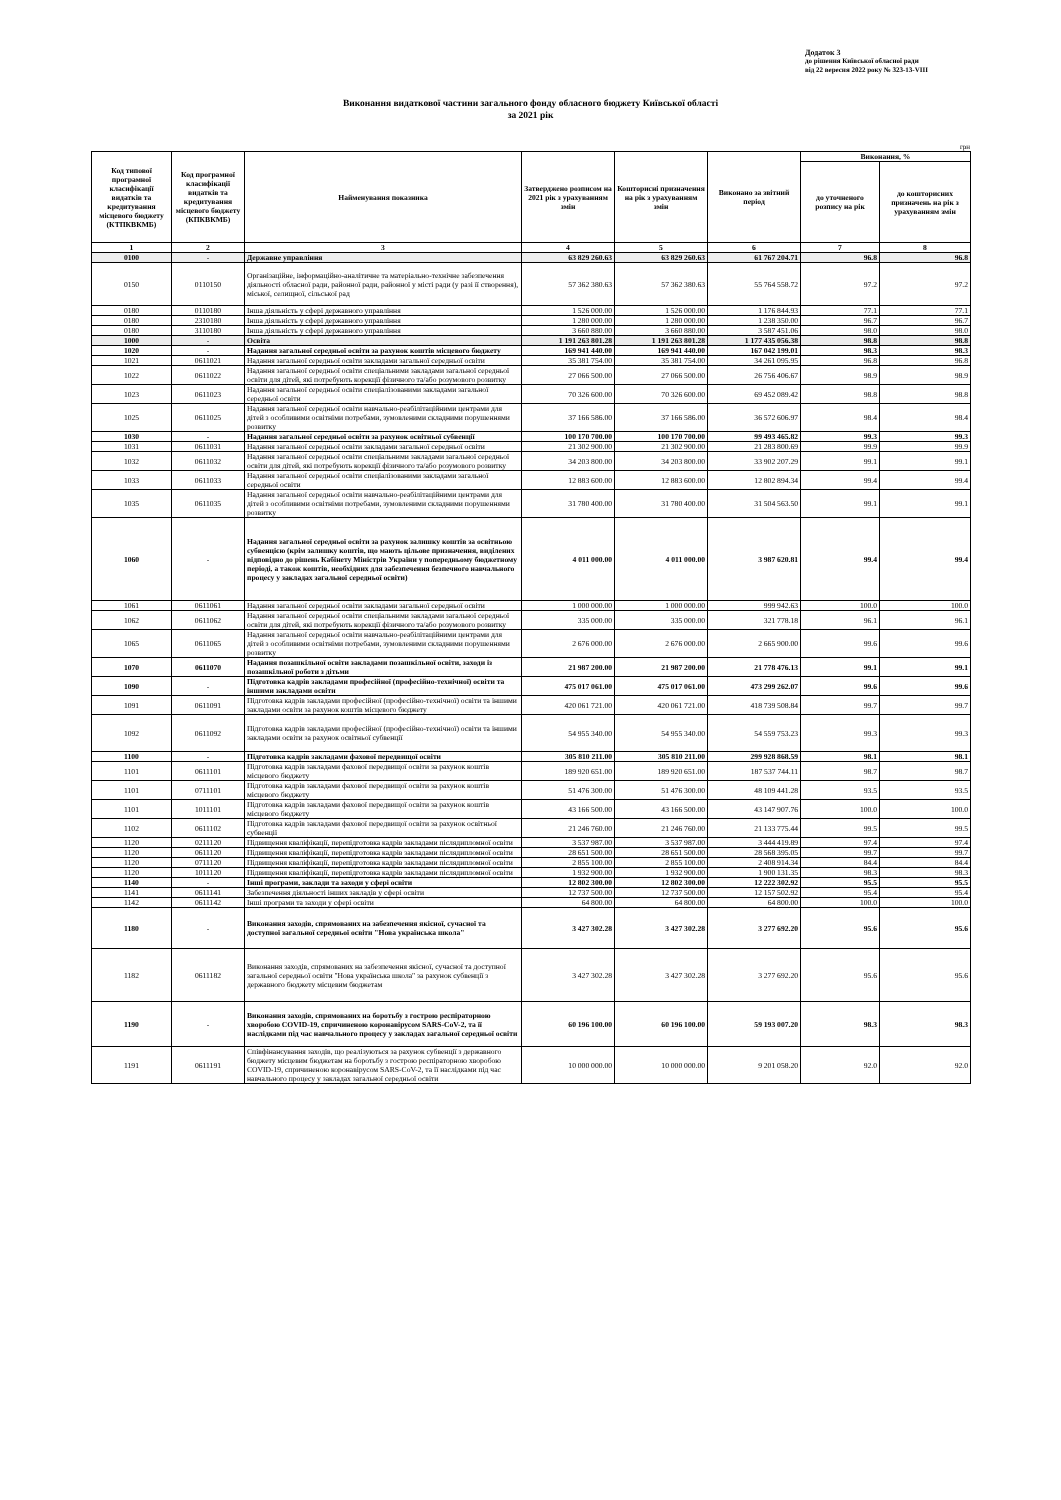Додаток 3
до рішення Київської обласної ради
від 22 вересня 2022 року № 323-13-VIII
Виконання видаткової частини загального фонду обласного бюджету Київської області
за 2021 рік
грн
| Код типової програмної класифікації видатків та кредитування місцевого бюджету (КТПКВКМБ) | Код програмної класифікації видатків та кредитування місцевого бюджету (КПКВКМБ) | Найменування показника | Затверджено розписом на 2021 рік з урахуванням змін | Кошторисні призначення на рік з урахуванням змін | Виконано за звітний період | Виконання, % | |
| --- | --- | --- | --- | --- | --- | --- | --- |
| | | | | | | до уточненого розпису на рік | до кошторисних призначень на рік з урахуванням змін |
| 1 | 2 | 3 | 4 | 5 | 6 | 7 | 8 |
| 0100 | - | Державне управління | 63 829 260.63 | 63 829 260.63 | 61 767 204.71 | 96.8 | 96.8 |
| 0150 | 0110150 | Організаційне, інформаційно-аналітичне та матеріально-технічне забезпечення діяльності обласної ради, районної ради, районної у місті ради (у разі її створення), міської, селищної, сільської рад | 57 362 380.63 | 57 362 380.63 | 55 764 558.72 | 97.2 | 97.2 |
| 0180 | 0110180 | Інша діяльність у сфері державного управління | 1 526 000.00 | 1 526 000.00 | 1 176 844.93 | 77.1 | 77.1 |
| 0180 | 2310180 | Інша діяльність у сфері державного управління | 1 280 000.00 | 1 280 000.00 | 1 238 350.00 | 96.7 | 96.7 |
| 0180 | 3110180 | Інша діяльність у сфері державного управління | 3 660 880.00 | 3 660 880.00 | 3 587 451.06 | 98.0 | 98.0 |
| 1000 | - | Освіта | 1 191 263 801.28 | 1 191 263 801.28 | 1 177 435 056.38 | 98.8 | 98.8 |
| 1020 | - | Надання загальної середньої освіти за рахунок коштів місцевого бюджету | 169 941 440.00 | 169 941 440.00 | 167 042 199.01 | 98.3 | 98.3 |
| 1021 | 0611021 | Надання загальної середньої освіти закладами загальної середньої освіти | 35 381 754.00 | 35 381 754.00 | 34 261 095.95 | 96.8 | 96.8 |
| 1022 | 0611022 | Надання загальної середньої освіти спеціальними закладами загальної середньої освіти для дітей, які потребують корекції фізичного та/або розумового розвитку | 27 066 500.00 | 27 066 500.00 | 26 756 406.67 | 98.9 | 98.9 |
| 1023 | 0611023 | Надання загальної середньої освіти спеціалізованими закладами загальної середньої освіти | 70 326 600.00 | 70 326 600.00 | 69 452 089.42 | 98.8 | 98.8 |
| 1025 | 0611025 | Надання загальної середньої освіти навчально-реабілітаційними центрами для дітей з особливими освітніми потребами, зумовленими складними порушеннями розвитку | 37 166 586.00 | 37 166 586.00 | 36 572 606.97 | 98.4 | 98.4 |
| 1030 | - | Надання загальної середньої освіти за рахунок освітньої субвенції | 100 170 700.00 | 100 170 700.00 | 99 493 465.82 | 99.3 | 99.3 |
| 1031 | 0611031 | Надання загальної середньої освіти закладами загальної середньої освіти | 21 302 900.00 | 21 302 900.00 | 21 283 800.69 | 99.9 | 99.9 |
| 1032 | 0611032 | Надання загальної середньої освіти спеціальними закладами загальної середньої освіти для дітей, які потребують корекції фізичного та/або розумового розвитку | 34 203 800.00 | 34 203 800.00 | 33 902 207.29 | 99.1 | 99.1 |
| 1033 | 0611033 | Надання загальної середньої освіти спеціалізованими закладами загальної середньої освіти | 12 883 600.00 | 12 883 600.00 | 12 802 894.34 | 99.4 | 99.4 |
| 1035 | 0611035 | Надання загальної середньої освіти навчально-реабілітаційними центрами для дітей з особливими освітніми потребами, зумовленими складними порушеннями розвитку | 31 780 400.00 | 31 780 400.00 | 31 504 563.50 | 99.1 | 99.1 |
| 1060 | - | Надання загальної середньої освіти за рахунок залишку коштів за освітньою субвенцією (крім залишку коштів, що мають цільове призначення, виділених відповідно до рішень Кабінету Міністрів України у попередньому бюджетному періоді, а також коштів, необхідних для забезпечення безпечного навчального процесу у закладах загальної середньої освіти) | 4 011 000.00 | 4 011 000.00 | 3 987 620.81 | 99.4 | 99.4 |
| 1061 | 0611061 | Надання загальної середньої освіти закладами загальної середньої освіти | 1 000 000.00 | 1 000 000.00 | 999 942.63 | 100.0 | 100.0 |
| 1062 | 0611062 | Надання загальної середньої освіти спеціальними закладами загальної середньої освіти для дітей, які потребують корекції фізичного та/або розумового розвитку | 335 000.00 | 335 000.00 | 321 778.18 | 96.1 | 96.1 |
| 1065 | 0611065 | Надання загальної середньої освіти навчально-реабілітаційними центрами для дітей з особливими освітніми потребами, зумовленими складними порушеннями розвитку | 2 676 000.00 | 2 676 000.00 | 2 665 900.00 | 99.6 | 99.6 |
| 1070 | 0611070 | Надання позашкільної освіти закладами позашкільної освіти, заходи із позашкільної роботи з дітьми | 21 987 200.00 | 21 987 200.00 | 21 778 476.13 | 99.1 | 99.1 |
| 1090 | - | Підготовка кадрів закладами професійної (професійно-технічної) освіти та іншими закладами освіти | 475 017 061.00 | 475 017 061.00 | 473 299 262.07 | 99.6 | 99.6 |
| 1091 | 0611091 | Підготовка кадрів закладами професійної (професійно-технічної) освіти та іншими закладами освіти за рахунок коштів місцевого бюджету | 420 061 721.00 | 420 061 721.00 | 418 739 508.84 | 99.7 | 99.7 |
| 1092 | 0611092 | Підготовка кадрів закладами професійної (професійно-технічної) освіти та іншими закладами освіти за рахунок освітньої субвенції | 54 955 340.00 | 54 955 340.00 | 54 559 753.23 | 99.3 | 99.3 |
| 1100 | - | Підготовка кадрів закладами фахової передвищої освіти | 305 810 211.00 | 305 810 211.00 | 299 928 868.59 | 98.1 | 98.1 |
| 1101 | 0611101 | Підготовка кадрів закладами фахової передвищої освіти за рахунок коштів місцевого бюджету | 189 920 651.00 | 189 920 651.00 | 187 537 744.11 | 98.7 | 98.7 |
| 1101 | 0711101 | Підготовка кадрів закладами фахової передвищої освіти за рахунок коштів місцевого бюджету | 51 476 300.00 | 51 476 300.00 | 48 109 441.28 | 93.5 | 93.5 |
| 1101 | 1011101 | Підготовка кадрів закладами фахової передвищої освіти за рахунок коштів місцевого бюджету | 43 166 500.00 | 43 166 500.00 | 43 147 907.76 | 100.0 | 100.0 |
| 1102 | 0611102 | Підготовка кадрів закладами фахової передвищої освіти за рахунок освітньої субвенції | 21 246 760.00 | 21 246 760.00 | 21 133 775.44 | 99.5 | 99.5 |
| 1120 | 0211120 | Підвищення кваліфікації, перепідготовка кадрів закладами післядипломної освіти | 3 537 987.00 | 3 537 987.00 | 3 444 419.89 | 97.4 | 97.4 |
| 1120 | 0611120 | Підвищення кваліфікації, перепідготовка кадрів закладами післядипломної освіти | 28 651 500.00 | 28 651 500.00 | 28 568 395.05 | 99.7 | 99.7 |
| 1120 | 0711120 | Підвищення кваліфікації, перепідготовка кадрів закладами післядипломної освіти | 2 855 100.00 | 2 855 100.00 | 2 408 914.34 | 84.4 | 84.4 |
| 1120 | 1011120 | Підвищення кваліфікації, перепідготовка кадрів закладами післядипломної освіти | 1 932 900.00 | 1 932 900.00 | 1 900 131.35 | 98.3 | 98.3 |
| 1140 | - | Інші програми, заклади та заходи у сфері освіти | 12 802 300.00 | 12 802 300.00 | 12 222 302.92 | 95.5 | 95.5 |
| 1141 | 0611141 | Забезпечення діяльності інших закладів у сфері освіти | 12 737 500.00 | 12 737 500.00 | 12 157 502.92 | 95.4 | 95.4 |
| 1142 | 0611142 | Інші програми та заходи у сфері освіти | 64 800.00 | 64 800.00 | 64 800.00 | 100.0 | 100.0 |
| 1180 | - | Виконання заходів, спрямованих на забезпечення якісної, сучасної та доступної загальної середньої освіти "Нова українська школа" | 3 427 302.28 | 3 427 302.28 | 3 277 692.20 | 95.6 | 95.6 |
| 1182 | 0611182 | Виконання заходів, спрямованих на забезпечення якісної, сучасної та доступної загальної середньої освіти "Нова українська школа" за рахунок субвенції з державного бюджету місцевим бюджетам | 3 427 302.28 | 3 427 302.28 | 3 277 692.20 | 95.6 | 95.6 |
| 1190 | - | Виконання заходів, спрямованих на боротьбу з гострою респіраторною хворобою COVID-19, спричиненою коронавірусом SARS-CoV-2, та її наслідками під час навчального процесу у закладах загальної середньої освіти | 60 196 100.00 | 60 196 100.00 | 59 193 007.20 | 98.3 | 98.3 |
| 1191 | 0611191 | Співфінансування заходів, що реалізуються за рахунок субвенції з державного бюджету місцевим бюджетам на боротьбу з гострою респіраторною хворобою COVID-19, спричиненою коронавірусом SARS-CoV-2, та її наслідками під час навчального процесу у закладах загальної середньої освіти | 10 000 000.00 | 10 000 000.00 | 9 201 058.20 | 92.0 | 92.0 |